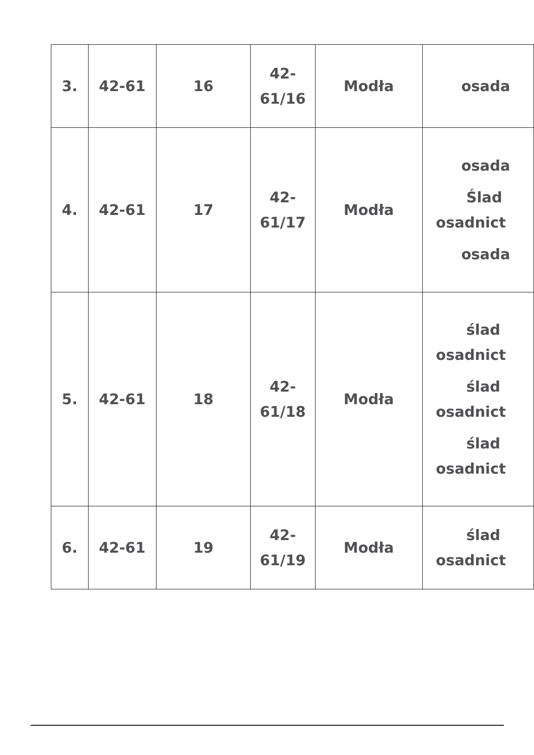| 3. | 42-61 | 16 | 42- 61/16 | Modła | osada |
| 4. | 42-61 | 17 | 42- 61/17 | Modła | osada Ślad osadnict osada |
| 5. | 42-61 | 18 | 42- 61/18 | Modła | ślad osadnict ślad osadnict ślad osadnict |
| 6. | 42-61 | 19 | 42- 61/19 | Modła | ślad osadnict |